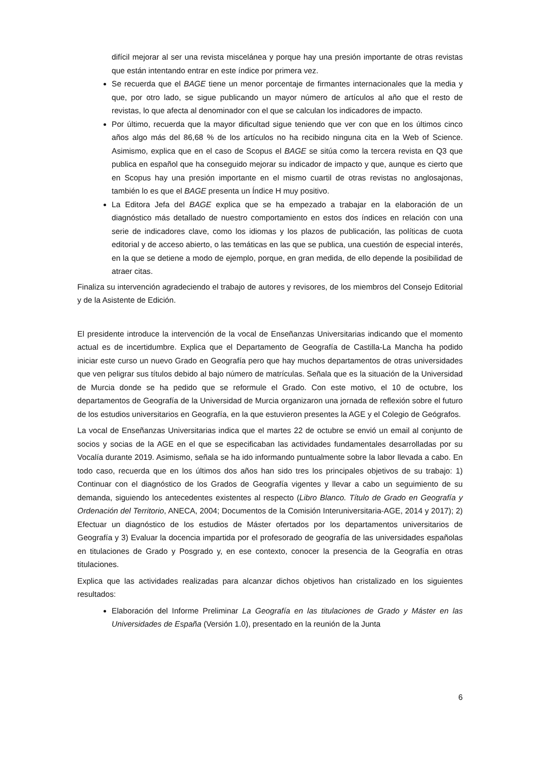difícil mejorar al ser una revista miscelánea y porque hay una presión importante de otras revistas que están intentando entrar en este índice por primera vez.
Se recuerda que el BAGE tiene un menor porcentaje de firmantes internacionales que la media y que, por otro lado, se sigue publicando un mayor número de artículos al año que el resto de revistas, lo que afecta al denominador con el que se calculan los indicadores de impacto.
Por último, recuerda que la mayor dificultad sigue teniendo que ver con que en los últimos cinco años algo más del 86,68 % de los artículos no ha recibido ninguna cita en la Web of Science. Asimismo, explica que en el caso de Scopus el BAGE se sitúa como la tercera revista en Q3 que publica en español que ha conseguido mejorar su indicador de impacto y que, aunque es cierto que en Scopus hay una presión importante en el mismo cuartil de otras revistas no anglosajonas, también lo es que el BAGE presenta un Índice H muy positivo.
La Editora Jefa del BAGE explica que se ha empezado a trabajar en la elaboración de un diagnóstico más detallado de nuestro comportamiento en estos dos índices en relación con una serie de indicadores clave, como los idiomas y los plazos de publicación, las políticas de cuota editorial y de acceso abierto, o las temáticas en las que se publica, una cuestión de especial interés, en la que se detiene a modo de ejemplo, porque, en gran medida, de ello depende la posibilidad de atraer citas.
Finaliza su intervención agradeciendo el trabajo de autores y revisores, de los miembros del Consejo Editorial y de la Asistente de Edición.
El presidente introduce la intervención de la vocal de Enseñanzas Universitarias indicando que el momento actual es de incertidumbre. Explica que el Departamento de Geografía de Castilla-La Mancha ha podido iniciar este curso un nuevo Grado en Geografía pero que hay muchos departamentos de otras universidades que ven peligrar sus títulos debido al bajo número de matrículas. Señala que es la situación de la Universidad de Murcia donde se ha pedido que se reformule el Grado. Con este motivo, el 10 de octubre, los departamentos de Geografía de la Universidad de Murcia organizaron una jornada de reflexión sobre el futuro de los estudios universitarios en Geografía, en la que estuvieron presentes la AGE y el Colegio de Geógrafos.
La vocal de Enseñanzas Universitarias indica que el martes 22 de octubre se envió un email al conjunto de socios y socias de la AGE en el que se especificaban las actividades fundamentales desarrolladas por su Vocalía durante 2019. Asimismo, señala se ha ido informando puntualmente sobre la labor llevada a cabo. En todo caso, recuerda que en los últimos dos años han sido tres los principales objetivos de su trabajo: 1) Continuar con el diagnóstico de los Grados de Geografía vigentes y llevar a cabo un seguimiento de su demanda, siguiendo los antecedentes existentes al respecto (Libro Blanco. Título de Grado en Geografía y Ordenación del Territorio, ANECA, 2004; Documentos de la Comisión Interuniversitaria-AGE, 2014 y 2017); 2) Efectuar un diagnóstico de los estudios de Máster ofertados por los departamentos universitarios de Geografía y 3) Evaluar la docencia impartida por el profesorado de geografía de las universidades españolas en titulaciones de Grado y Posgrado y, en ese contexto, conocer la presencia de la Geografía en otras titulaciones.
Explica que las actividades realizadas para alcanzar dichos objetivos han cristalizado en los siguientes resultados:
Elaboración del Informe Preliminar La Geografía en las titulaciones de Grado y Máster en las Universidades de España (Versión 1.0), presentado en la reunión de la Junta
6